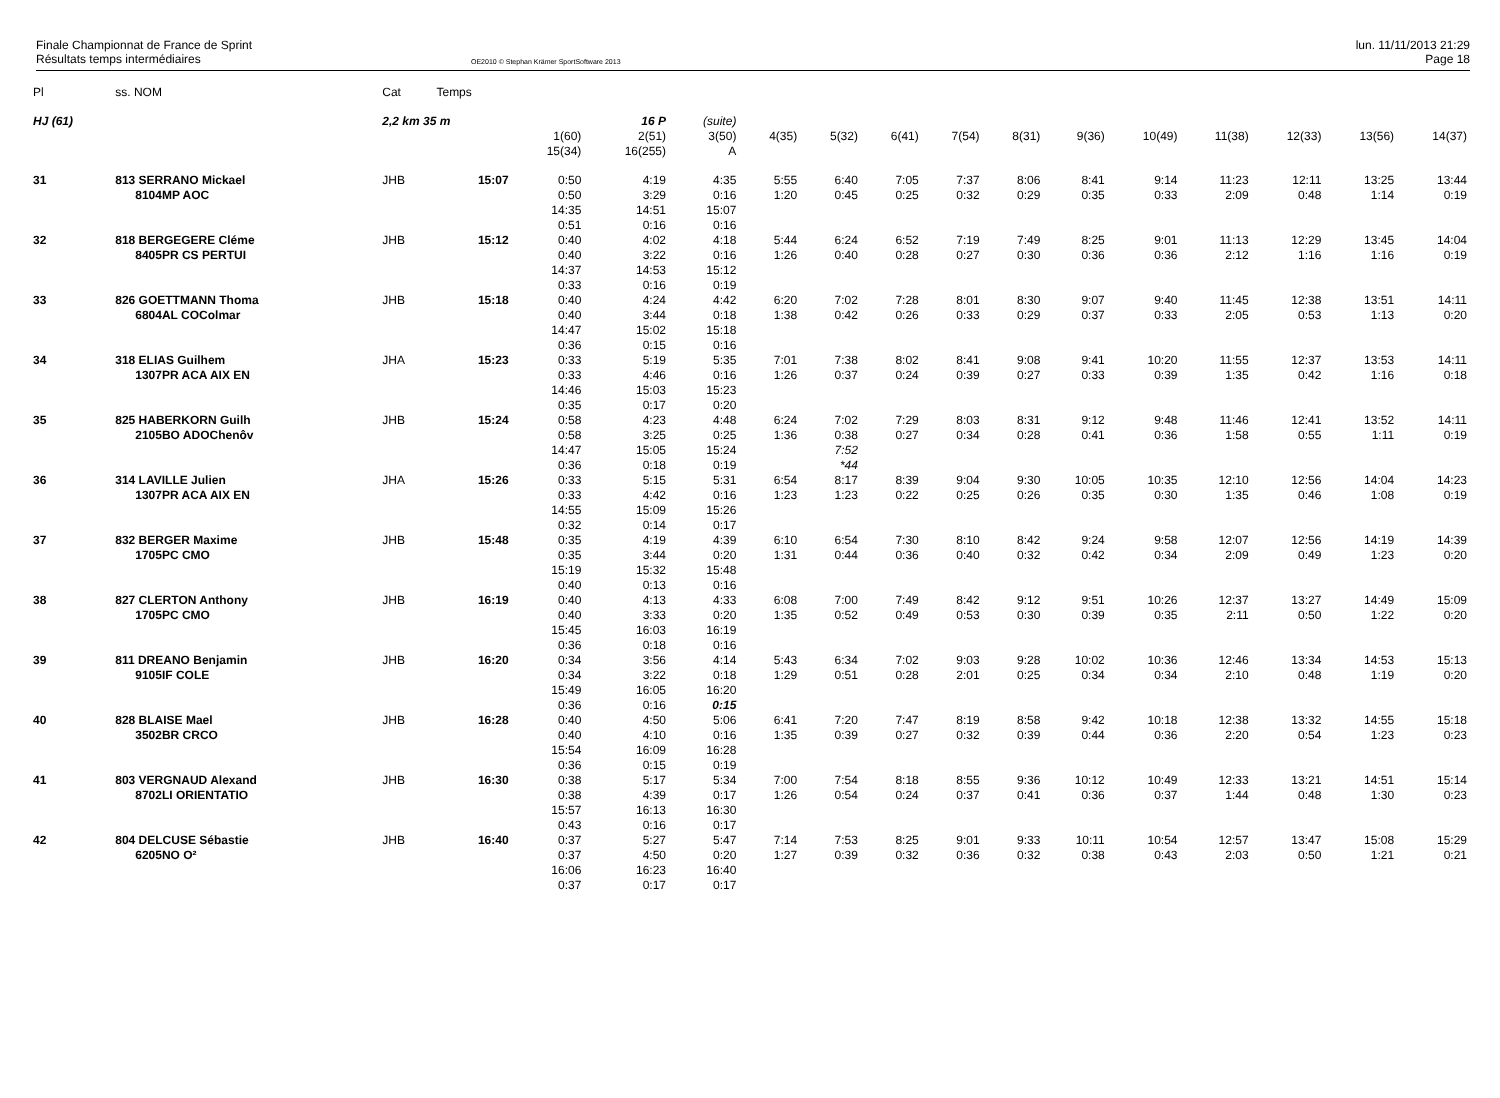Finale Championnat de France de Sprint
Résultats temps intermédiaires
OE2010 © Stephan Krämer SportSoftware 2013
lun. 11/11/2013 21:29
Page 18
| Pl | ss. NOM | Cat | Temps | | | | | | | | | | | | | | |
| --- | --- | --- | --- | --- | --- | --- | --- | --- | --- | --- | --- | --- | --- | --- | --- | --- | --- |
| HJ (61) | | 2,2 km 35 m | | | 16 P | (suite) | | | | | | | | | | | |
| | | | | 1(60) 15(34) | 2(51) 16(255) | 3(50) A | 4(35) | 5(32) | 6(41) | 7(54) | 8(31) | 9(36) | 10(49) | 11(38) | 12(33) | 13(56) | 14(37) |
| 31 | 813 SERRANO Mickael 8104MP AOC | JHB | 15:07 | 0:50 0:50 14:35 0:51 | 4:19 3:29 14:51 0:16 | 4:35 0:16 15:07 0:16 | 5:55 1:20 | 6:40 0:45 | 7:05 0:25 | 7:37 0:32 | 8:06 0:29 | 8:41 0:35 | 9:14 0:33 | 11:23 2:09 | 12:11 0:48 | 13:25 1:14 | 13:44 0:19 |
| 32 | 818 BERGEGERE Cléme 8405PR CS PERTUI | JHB | 15:12 | 0:40 0:40 14:37 0:33 | 4:02 3:22 14:53 0:16 | 4:18 0:16 15:12 0:19 | 5:44 1:26 | 6:24 0:40 | 6:52 0:28 | 7:19 0:27 | 7:49 0:30 | 8:25 0:36 | 9:01 0:36 | 11:13 2:12 | 12:29 1:16 | 13:45 1:16 | 14:04 0:19 |
| 33 | 826 GOETTMANN Thoma 6804AL COColmar | JHB | 15:18 | 0:40 0:40 14:47 0:36 | 4:24 3:44 15:02 0:15 | 4:42 0:18 15:18 0:16 | 6:20 1:38 | 7:02 0:42 | 7:28 0:26 | 8:01 0:33 | 8:30 0:29 | 9:07 0:37 | 9:40 0:33 | 11:45 2:05 | 12:38 0:53 | 13:51 1:13 | 14:11 0:20 |
| 34 | 318 ELIAS Guilhem 1307PR ACA AIX EN | JHA | 15:23 | 0:33 0:33 14:46 0:35 | 5:19 4:46 15:03 0:17 | 5:35 0:16 15:23 0:20 | 7:01 1:26 | 7:38 0:37 | 8:02 0:24 | 8:41 0:39 | 9:08 0:27 | 9:41 0:33 | 10:20 0:39 | 11:55 1:35 | 12:37 0:42 | 13:53 1:16 | 14:11 0:18 |
| 35 | 825 HABERKORN Guilh 2105BO ADOChenôv | JHB | 15:24 | 0:58 0:58 14:47 0:36 | 4:23 3:25 15:05 0:18 | 4:48 0:25 15:24 0:19 | 6:24 1:36 | 7:02 0:38 7:52 *44 | 7:29 0:27 | 8:03 0:34 | 8:31 0:28 | 9:12 0:41 | 9:48 0:36 | 11:46 1:58 | 12:41 0:55 | 13:52 1:11 | 14:11 0:19 |
| 36 | 314 LAVILLE Julien 1307PR ACA AIX EN | JHA | 15:26 | 0:33 0:33 14:55 0:32 | 5:15 4:42 15:09 0:14 | 5:31 0:16 15:26 0:17 | 6:54 1:23 | 8:17 1:23 | 8:39 0:22 | 9:04 0:25 | 9:30 0:26 | 10:05 0:35 | 10:35 0:30 | 12:10 1:35 | 12:56 0:46 | 14:04 1:08 | 14:23 0:19 |
| 37 | 832 BERGER Maxime 1705PC CMO | JHB | 15:48 | 0:35 0:35 15:19 0:40 | 4:19 3:44 15:32 0:13 | 4:39 0:20 15:48 0:16 | 6:10 1:31 | 6:54 0:44 | 7:30 0:36 | 8:10 0:40 | 8:42 0:32 | 9:24 0:42 | 9:58 0:34 | 12:07 2:09 | 12:56 0:49 | 14:19 1:23 | 14:39 0:20 |
| 38 | 827 CLERTON Anthony 1705PC CMO | JHB | 16:19 | 0:40 0:40 15:45 0:36 | 4:13 3:33 16:03 0:18 | 4:33 0:20 16:19 0:16 | 6:08 1:35 | 7:00 0:52 | 7:49 0:49 | 8:42 0:53 | 9:12 0:30 | 9:51 0:39 | 10:26 0:35 | 12:37 2:11 | 13:27 0:50 | 14:49 1:22 | 15:09 0:20 |
| 39 | 811 DREANO Benjamin 9105IF COLE | JHB | 16:20 | 0:34 0:34 15:49 0:36 | 3:56 3:22 16:05 0:16 | 4:14 0:18 16:20 0:15 | 5:43 1:29 | 6:34 0:51 | 7:02 0:28 | 9:03 2:01 | 9:28 0:25 | 10:02 0:34 | 10:36 0:34 | 12:46 2:10 | 13:34 0:48 | 14:53 1:19 | 15:13 0:20 |
| 40 | 828 BLAISE Mael 3502BR CRCO | JHB | 16:28 | 0:40 0:40 15:54 0:36 | 4:50 4:10 16:09 0:15 | 5:06 0:16 16:28 0:19 | 6:41 1:35 | 7:20 0:39 | 7:47 0:27 | 8:19 0:32 | 8:58 0:39 | 9:42 0:44 | 10:18 0:36 | 12:38 2:20 | 13:32 0:54 | 14:55 1:23 | 15:18 0:23 |
| 41 | 803 VERGNAUD Alexand 8702LI ORIENTATIO | JHB | 16:30 | 0:38 0:38 15:57 0:43 | 5:17 4:39 16:13 0:16 | 5:34 0:17 16:30 0:17 | 7:00 1:26 | 7:54 0:54 | 8:18 0:24 | 8:55 0:37 | 9:36 0:41 | 10:12 0:36 | 10:49 0:37 | 12:33 1:44 | 13:21 0:48 | 14:51 1:30 | 15:14 0:23 |
| 42 | 804 DELCUSE Sébastie 6205NO O² | JHB | 16:40 | 0:37 0:37 16:06 0:37 | 5:27 4:50 16:23 0:17 | 5:47 0:20 16:40 0:17 | 7:14 1:27 | 7:53 0:39 | 8:25 0:32 | 9:01 0:36 | 9:33 0:32 | 10:11 0:38 | 10:54 0:43 | 12:57 2:03 | 13:47 0:50 | 15:08 1:21 | 15:29 0:21 |